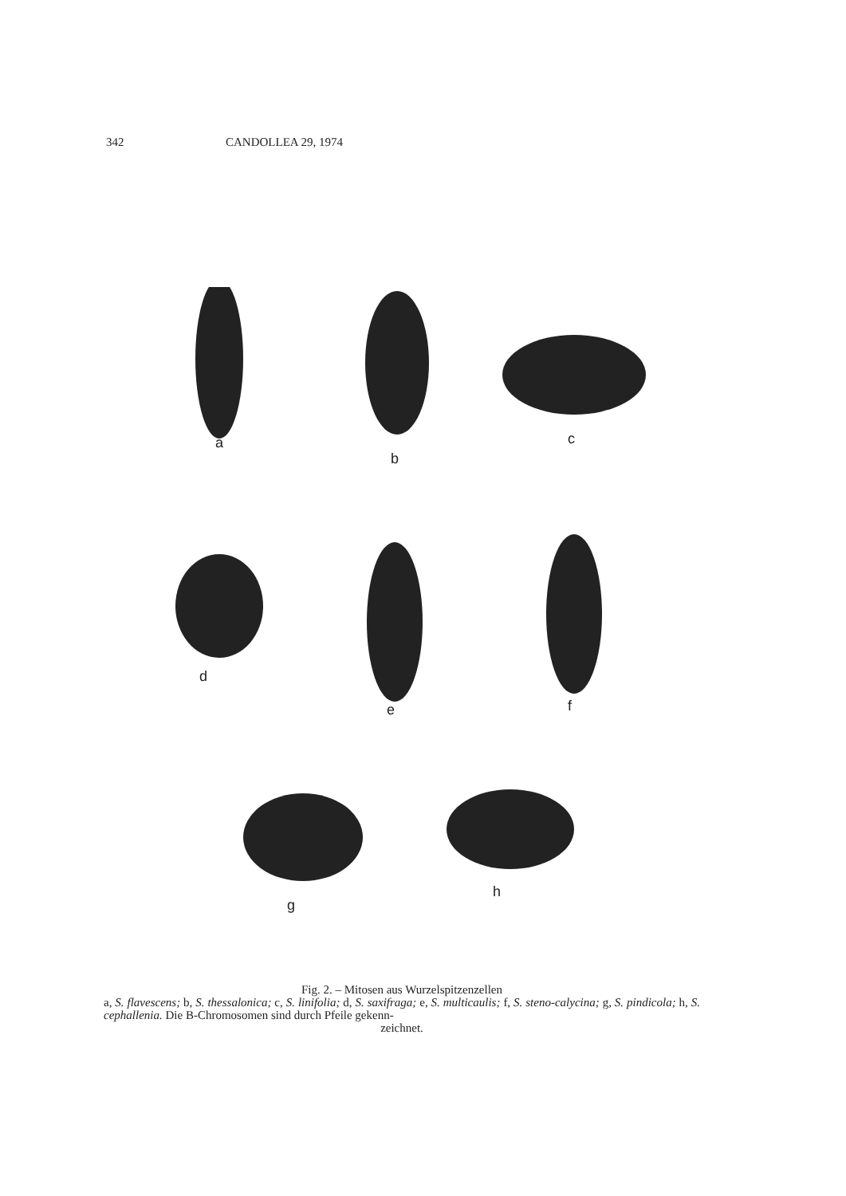342 CANDOLLEA 29, 1974
a
b
c
d
e f
g
h
Fig. 2. – Mitosen aus Wurzelspitzenzellen
a, S. flavescens; b, S. thessalonica; c, S. linifolia; d, S. saxifraga; e, S. multicaulis; f, S. steno-calycina; g, S. pindicola; h, S. cephallenia. Die B-Chromosomen sind durch Pfeile gekenn-
zeichnet.